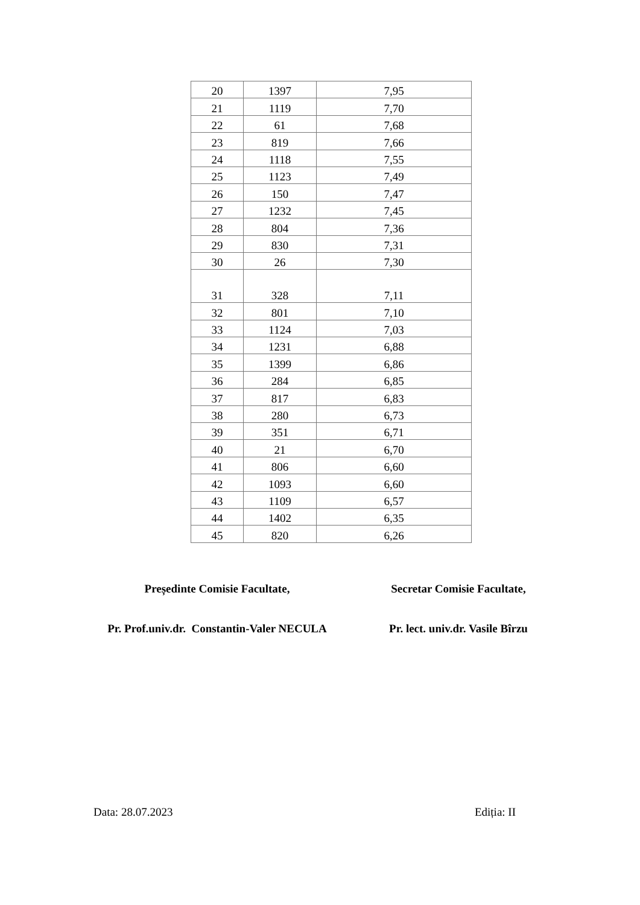| 20 | 1397 | 7,95 |
| 21 | 1119 | 7,70 |
| 22 | 61 | 7,68 |
| 23 | 819 | 7,66 |
| 24 | 1118 | 7,55 |
| 25 | 1123 | 7,49 |
| 26 | 150 | 7,47 |
| 27 | 1232 | 7,45 |
| 28 | 804 | 7,36 |
| 29 | 830 | 7,31 |
| 30 | 26 | 7,30 |
| 31 | 328 | 7,11 |
| 32 | 801 | 7,10 |
| 33 | 1124 | 7,03 |
| 34 | 1231 | 6,88 |
| 35 | 1399 | 6,86 |
| 36 | 284 | 6,85 |
| 37 | 817 | 6,83 |
| 38 | 280 | 6,73 |
| 39 | 351 | 6,71 |
| 40 | 21 | 6,70 |
| 41 | 806 | 6,60 |
| 42 | 1093 | 6,60 |
| 43 | 1109 | 6,57 |
| 44 | 1402 | 6,35 |
| 45 | 820 | 6,26 |
Președinte Comisie Facultate,
Pr. Prof.univ.dr. Constantin-Valer NECULA
Secretar Comisie Facultate,
Pr. lect. univ.dr. Vasile Bîrzu
Data: 28.07.2023 Ediția: II